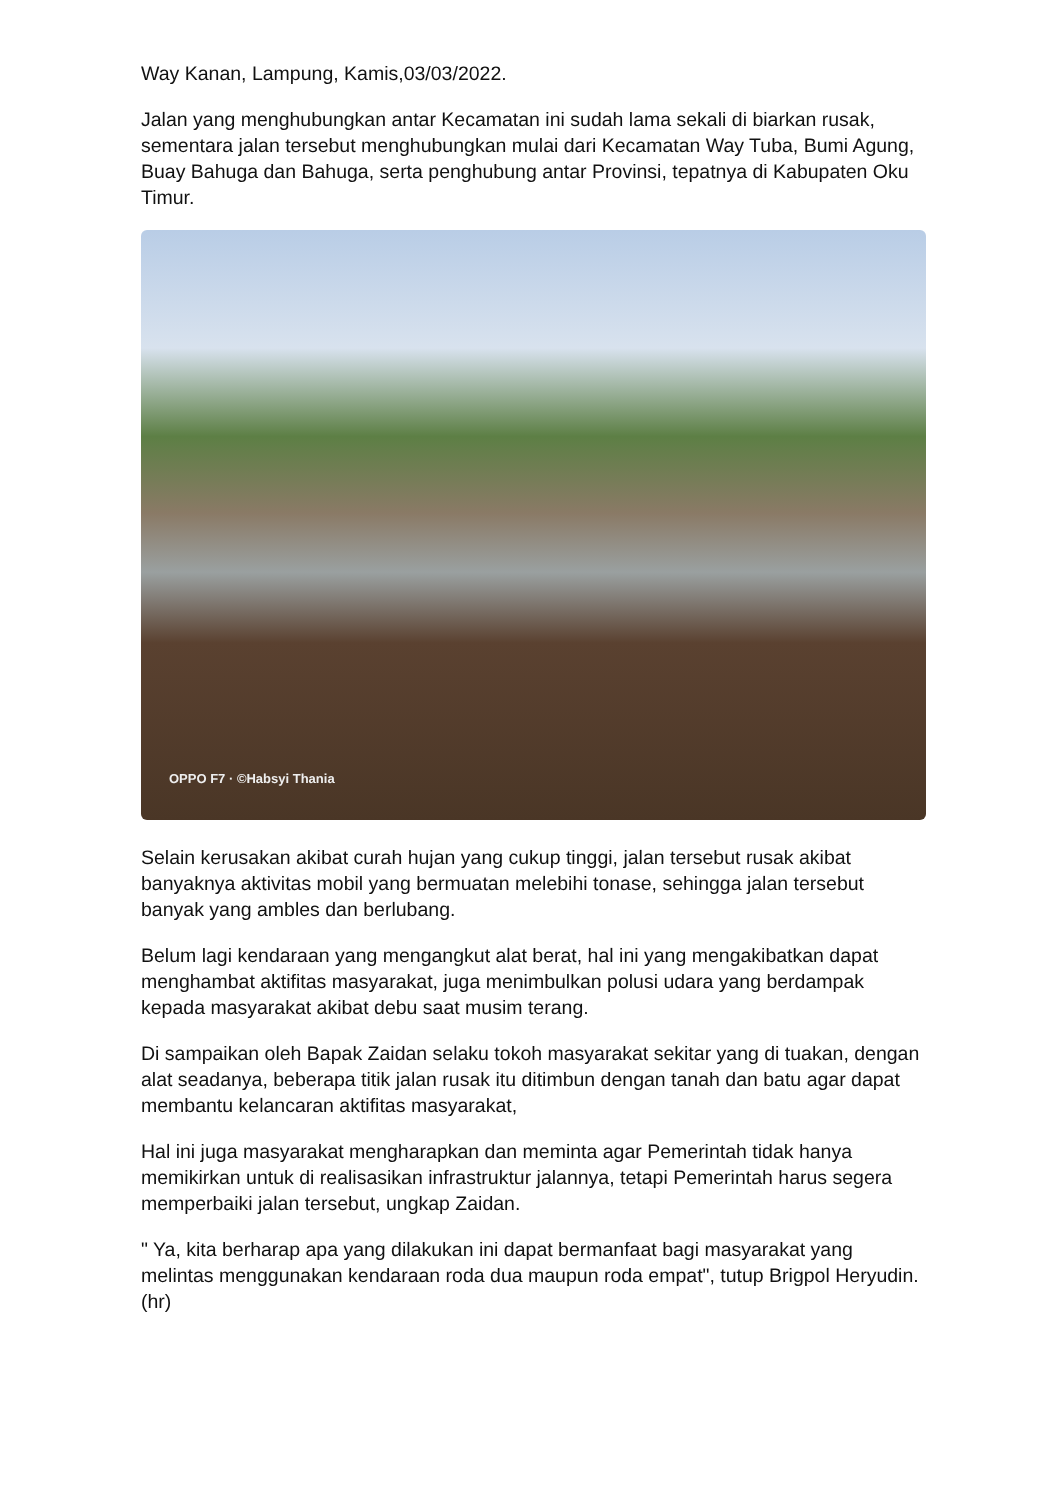Way Kanan, Lampung, Kamis,03/03/2022.
Jalan yang menghubungkan antar Kecamatan ini sudah lama sekali di biarkan rusak, sementara jalan tersebut menghubungkan mulai dari Kecamatan Way Tuba, Bumi Agung, Buay Bahuga dan Bahuga, serta penghubung antar Provinsi, tepatnya di Kabupaten Oku Timur.
OPPO F7 · ©Habsyi Thania
Selain kerusakan akibat curah hujan yang cukup tinggi, jalan tersebut rusak akibat banyaknya aktivitas mobil yang bermuatan melebihi tonase, sehingga jalan tersebut banyak yang ambles dan berlubang.
Belum lagi kendaraan yang mengangkut alat berat, hal ini yang mengakibatkan dapat menghambat aktifitas masyarakat, juga menimbulkan polusi udara yang berdampak kepada masyarakat akibat debu saat musim terang.
Di sampaikan oleh Bapak Zaidan selaku tokoh masyarakat sekitar yang di tuakan, dengan alat seadanya, beberapa titik jalan rusak itu ditimbun dengan tanah dan batu agar dapat membantu kelancaran aktifitas masyarakat,
Hal ini juga masyarakat mengharapkan dan meminta agar Pemerintah tidak hanya memikirkan untuk di realisasikan infrastruktur jalannya, tetapi Pemerintah harus segera memperbaiki jalan tersebut, ungkap Zaidan.
" Ya, kita berharap apa yang dilakukan ini dapat bermanfaat bagi masyarakat yang melintas menggunakan kendaraan roda dua maupun roda empat", tutup Brigpol Heryudin. (hr)